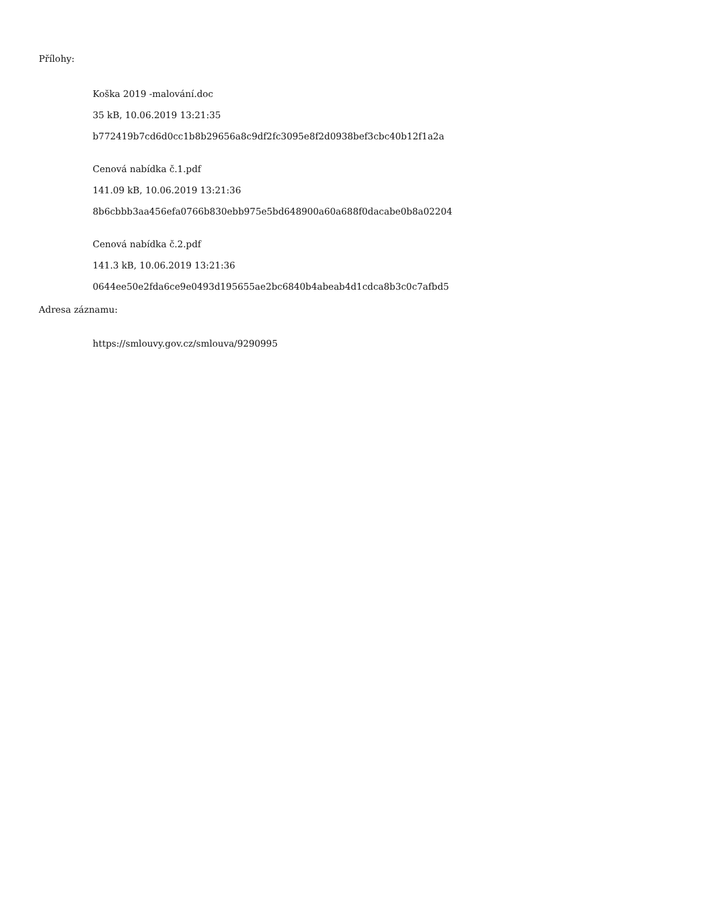Přílohy:
Koška 2019 -malování.doc
35 kB, 10.06.2019 13:21:35
b772419b7cd6d0cc1b8b29656a8c9df2fc3095e8f2d0938bef3cbc40b12f1a2a
Cenová nabídka č.1.pdf
141.09 kB, 10.06.2019 13:21:36
8b6cbbb3aa456efa0766b830ebb975e5bd648900a60a688f0dacabe0b8a02204
Cenová nabídka č.2.pdf
141.3 kB, 10.06.2019 13:21:36
0644ee50e2fda6ce9e0493d195655ae2bc6840b4abeab4d1cdca8b3c0c7afbd5
Adresa záznamu:
https://smlouvy.gov.cz/smlouva/9290995